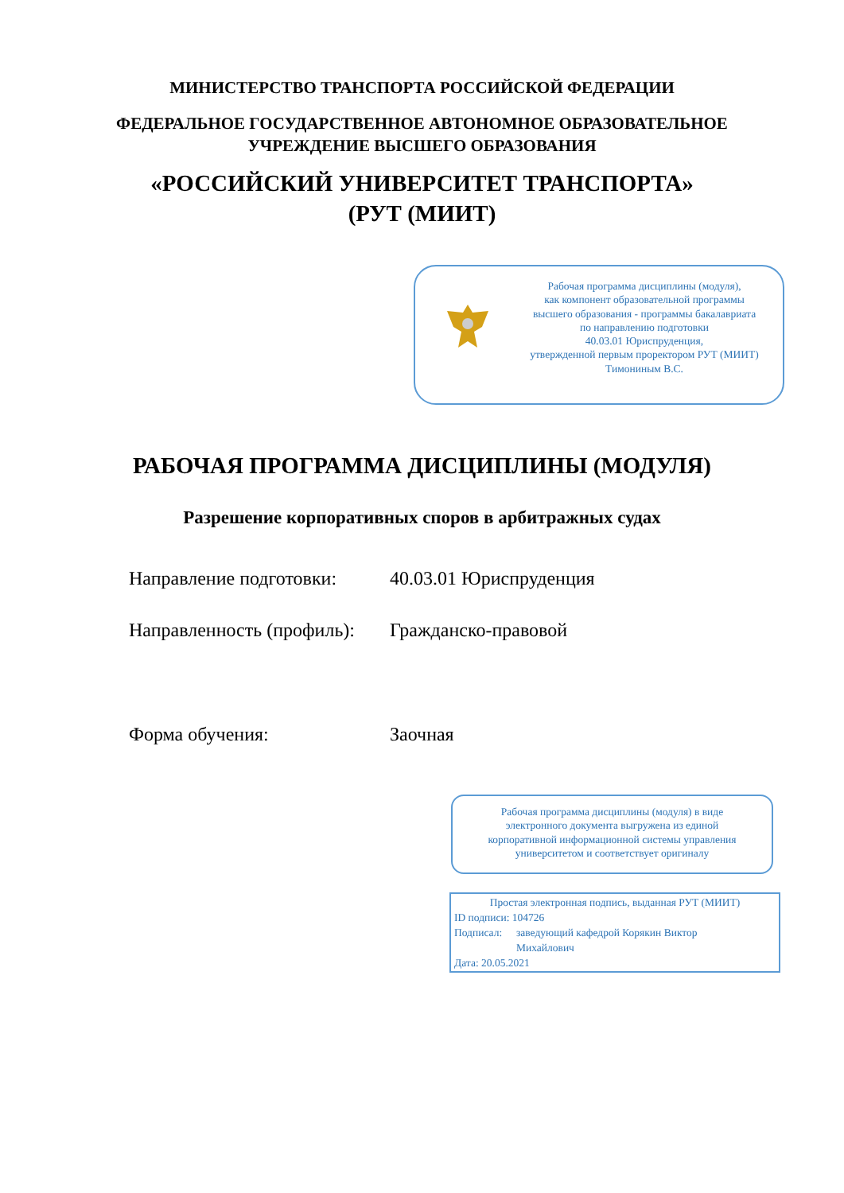МИНИСТЕРСТВО ТРАНСПОРТА РОССИЙСКОЙ ФЕДЕРАЦИИ
ФЕДЕРАЛЬНОЕ ГОСУДАРСТВЕННОЕ АВТОНОМНОЕ ОБРАЗОВАТЕЛЬНОЕ
УЧРЕЖДЕНИЕ ВЫСШЕГО ОБРАЗОВАНИЯ
«РОССИЙСКИЙ УНИВЕРСИТЕТ ТРАНСПОРТА»
(РУТ (МИИТ)
Рабочая программа дисциплины (модуля),
как компонент образовательной программы
высшего образования - программы бакалавриата
по направлению подготовки
40.03.01 Юриспруденция,
утвержденной первым проректором РУТ (МИИТ)
Тимониным В.С.
РАБОЧАЯ ПРОГРАММА ДИСЦИПЛИНЫ (МОДУЛЯ)
Разрешение корпоративных споров в арбитражных судах
Направление подготовки: 40.03.01 Юриспруденция
Направленность (профиль): Гражданско-правовой
Форма обучения: Заочная
Рабочая программа дисциплины (модуля) в виде
электронного документа выгружена из единой
корпоративной информационной системы управления
университетом и соответствует оригиналу
Простая электронная подпись, выданная РУТ (МИИТ)
ID подписи: 104726
Подписал: заведующий кафедрой Корякин Виктор
Михайлович
Дата: 20.05.2021